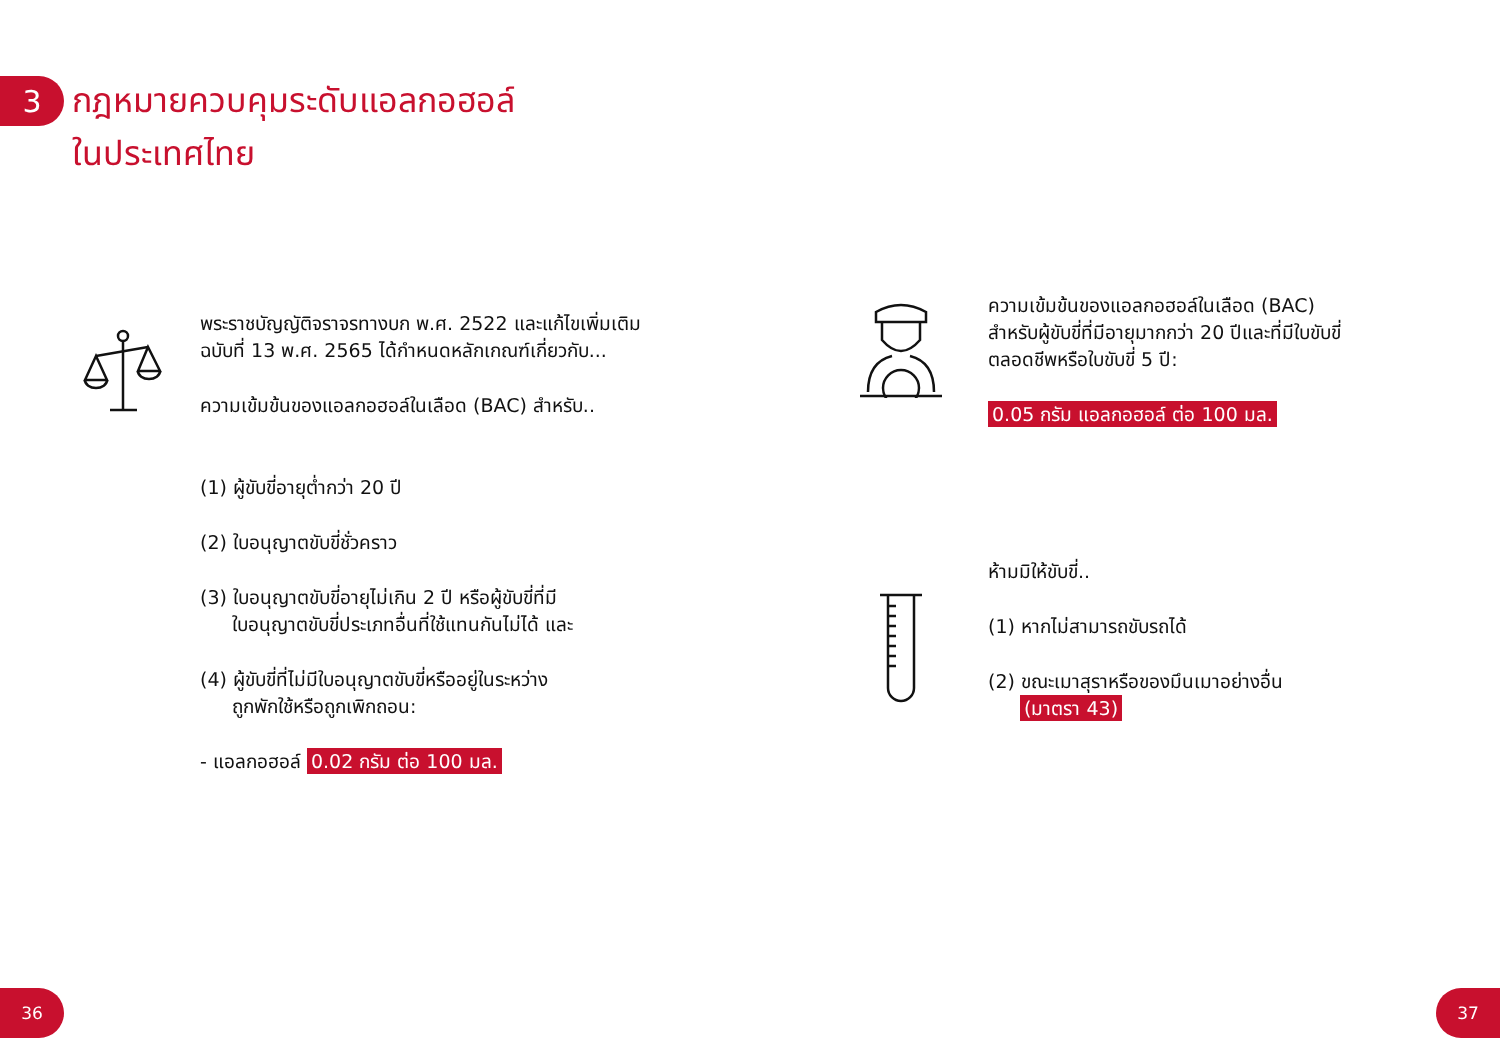3
กฎหมายควบคุมระดับแอลกอฮอล์
ในประเทศไทย
พระราชบัญญัติจราจรทางบก พ.ศ. 2522 และแก้ไขเพิ่มเติมฉบับที่ 13 พ.ศ. 2565 ได้กำหนดหลักเกณฑ์เกี่ยวกับ...
ความเข้มข้นของแอลกอฮอล์ในเลือด (BAC) สำหรับ..
(1) ผู้ขับขี่อายุต่ำกว่า 20 ปี
(2) ใบอนุญาตขับขี่ชั่วคราว
(3) ใบอนุญาตขับขี่อายุไม่เกิน 2 ปี หรือผู้ขับขี่ที่มี
ใบอนุญาตขับขี่ประเภทอื่นที่ใช้แทนกันไม่ได้ และ
(4) ผู้ขับขี่ที่ไม่มีใบอนุญาตขับขี่หรืออยู่ในระหว่าง
ถูกพักใช้หรือถูกเพิกถอน:
- แอลกอฮอล์ 0.02 กรัม ต่อ 100 มล.
ความเข้มข้นของแอลกอฮอล์ในเลือด (BAC) สำหรับผู้ขับขี่ที่มีอายุมากกว่า 20 ปีและที่มีใบขับขี่ตลอดชีพหรือใบขับขี่ 5 ปี:
0.05 กรัม แอลกอฮอล์ ต่อ 100 มล.
ห้ามมิให้ขับขี่..
(1) หากไม่สามารถขับรถได้
(2) ขณะเมาสุราหรือของมึนเมาอย่างอื่น
(มาตรา 43)
36 37